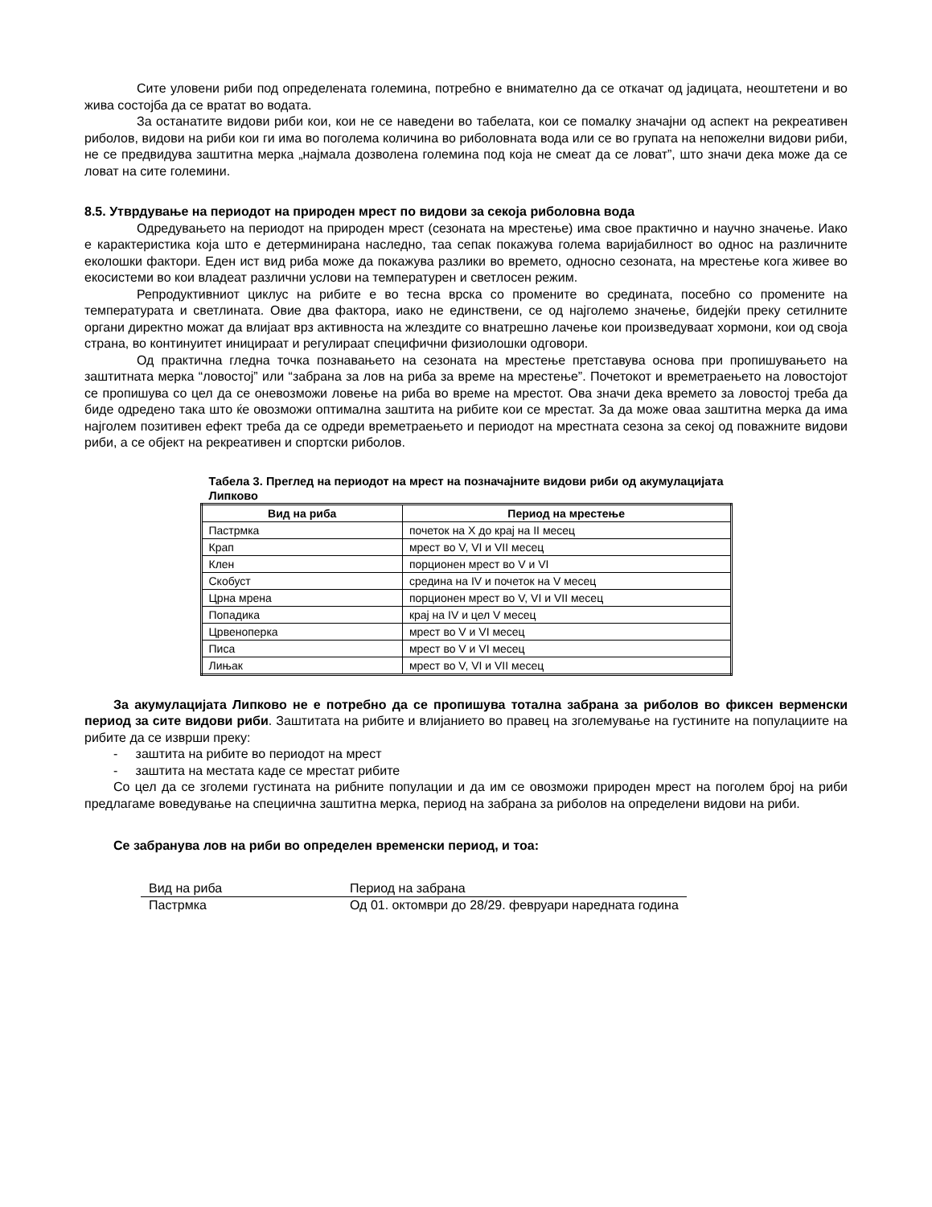Сите уловени риби под определената големина, потребно е внимателно да се откачат од јадицата, неоштетени и во жива состојба да се вратат во водата.
За останатите видови риби кои, кои не се наведени во табелата, кои се помалку значајни од аспект на рекреативен риболов, видови на риби кои ги има во поголема количина во риболовната вода или се во групата на непожелни видови риби, не се предвидува заштитна мерка „најмала дозволена големина под која не смеат да се ловат”, што значи дека може да се ловат на сите големини.
8.5. Утврдување на периодот на природен мрест по видови за секоја риболовна вода
Одредувањето на периодот на природен мрест (сезоната на мрестење) има свое практично и научно значење. Иако е карактеристика која што е детерминирана наследно, таа сепак покажува голема варијабилност во однос на различните еколошки фактори. Еден ист вид риба може да покажува разлики во времето, односно сезоната, на мрестење кога живее во екосистеми во кои владеат различни услови на температурен и светлосен режим.
Репродуктивниот циклус на рибите е во тесна врска со промените во средината, посебно со промените на температурата и светлината. Овие два фактора, иако не единствени, се од најголемо значење, бидејќи преку сетилните органи директно можат да влијаат врз активноста на жлездите со внатрешно лачење кои произведуваат хормони, кои од своја страна, во континуитет иницираат и регулираат специфични физиолошки одговори.
Од практична гледна точка познавањето на сезоната на мрестење претставува основа при пропишувањето на заштитната мерка “ловостој” или “забрана за лов на риба за време на мрестење”. Почетокот и времетраењето на ловостојот се пропишува со цел да се оневозможи ловење на риба во време на мрестот. Ова значи дека времето за ловостој треба да биде одредено така што ќе овозможи оптимална заштита на рибите кои се мрестат. За да може оваа заштитна мерка да има најголем позитивен ефект треба да се одреди времетраењето и периодот на мрестната сезона за секој од поважните видови риби, а се објект на рекреативен и спортски риболов.
Табела 3. Преглед на периодот на мрест на позначајните видови риби од акумулацијата Липково
| Вид на риба | Период на мрестење |
| --- | --- |
| Пастрмка | почеток на X до крај на II месец |
| Крап | мрест во V, VI и VII месец |
| Клен | порционен мрест во V и VI |
| Скобуст | средина на IV и почеток на V месец |
| Црна мрена | порционен мрест во V, VI и VII месец |
| Попадика | крај на IV и цел V месец |
| Црвеноперка | мрест во V и VI месец |
| Писа | мрест во V и VI месец |
| Лињак | мрест во V, VI и VII месец |
За акумулацијата Липково не е потребно да се пропишува тотална забрана за риболов во фиксен верменски период за сите видови риби. Заштитата на рибите и влијанието во правец на зголемување на густините на популациите на рибите да се изврши преку:
- заштита на рибите во периодот на мрест
- заштита на местата каде се мрестат рибите
Со цел да се зголеми густината на рибните популации и да им се овозможи природен мрест на поголем број на риби предлагаме воведување на специична заштитна мерка, период на забрана за риболов на определени видови на риби.
Се забранува лов на риби во определен временски период, и тоа:
| Вид на риба | Период на забрана |
| --- | --- |
| Пастрмка | Од 01. октомври до 28/29. февруари наредната година |